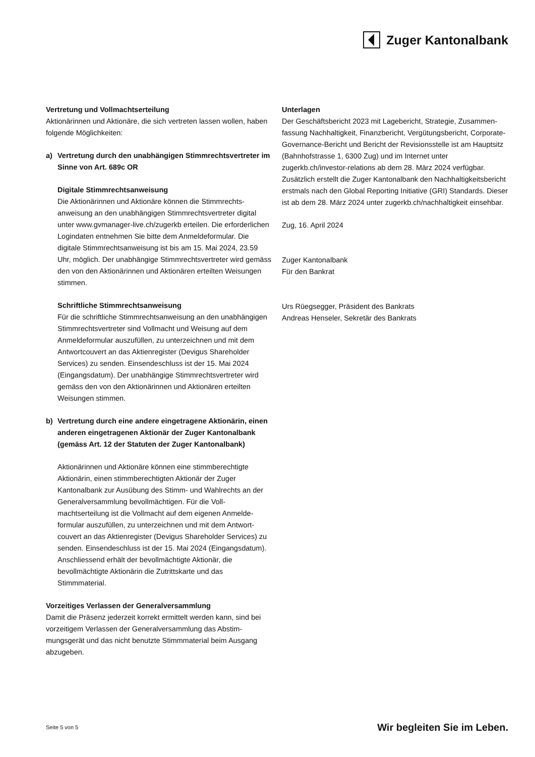Zuger Kantonalbank
Vertretung und Vollmachtserteilung
Aktionärinnen und Aktionäre, die sich vertreten lassen wollen, haben folgende Möglichkeiten:
a) Vertretung durch den unabhängigen Stimmrechtsvertreter im Sinne von Art. 689c OR
Digitale Stimmrechtsanweisung
Die Aktionärinnen und Aktionäre können die Stimmrechts­anweisung an den unabhängigen Stimmrechtsvertreter digital unter www.gvmanager-live.ch/zugerkb erteilen. Die erforder­lichen Logindaten entnehmen Sie bitte dem Anmeldeformular. Die digitale Stimmrechtsanweisung ist bis am 15. Mai 2024, 23.59 Uhr, möglich. Der unabhängige Stimmrechtsvertreter wird gemäss den von den Aktionärinnen und Aktionären erteilten Weisungen stimmen.
Schriftliche Stimmrechtsanweisung
Für die schriftliche Stimmrechtsanweisung an den unab­hängigen Stimmrechtsvertreter sind Vollmacht und Weisung auf dem Anmeldeformular auszufüllen, zu unterzeichnen und mit dem Antwortcouvert an das Aktienregister (Devigus Shareholder Services) zu senden. Einsendeschluss ist der 15. Mai 2024 (Eingangsdatum). Der unabhängige Stimmrechts­vertreter wird gemäss den von den Aktionärinnen und Aktionären erteilten Weisungen stimmen.
b) Vertretung durch eine andere eingetragene Aktionärin, einen anderen eingetragenen Aktionär der Zuger Kantonalbank (gemäss Art. 12 der Statuten der Zuger Kantonalbank)
Aktionärinnen und Aktionäre können eine stimmberechtigte Aktionärin, einen stimmberechtigten Aktionär der Zuger Kantonalbank zur Ausübung des Stimm- und Wahlrechts an der Generalversammlung bevollmächtigen. Für die Voll­machtserteilung ist die Vollmacht auf dem eigenen Anmelde­formular auszufüllen, zu unterzeichnen und mit dem Antwort­couvert an das Aktienregister (Devigus Shareholder Services) zu senden. Einsendeschluss ist der 15. Mai 2024 (Eingangs­datum). Anschliessend erhält der bevollmächtigte Aktionär, die bevollmächtigte Aktionärin die Zutrittskarte und das Stimmmaterial.
Vorzeitiges Verlassen der Generalversammlung
Damit die Präsenz jederzeit korrekt ermittelt werden kann, sind bei vorzeitigem Verlassen der Generalversammlung das Abstim­mungsgerät und das nicht benutzte Stimmmaterial beim Ausgang abzugeben.
Unterlagen
Der Geschäftsbericht 2023 mit Lagebericht, Strategie, Zusammen­fassung Nachhaltigkeit, Finanzbericht, Vergütungsbericht, Corporate-Governance-Bericht und Bericht der Revisionsstelle ist am Hauptsitz (Bahnhofstrasse 1, 6300 Zug) und im Internet unter zugerkb.ch/investor-relations ab dem 28. März 2024 ver­fügbar. Zusätzlich erstellt die Zuger Kantonalbank den Nach­haltigkeitsbericht erstmals nach den Global Reporting Initiative (GRI) Standards. Dieser ist ab dem 28. März 2024 unter zugerkb.ch/nachhaltigkeit einsehbar.
Zug, 16. April 2024
Zuger Kantonalbank
Für den Bankrat
Urs Rüegsegger, Präsident des Bankrats
Andreas Henseler, Sekretär des Bankrats
Seite 5 von 5 Wir begleiten Sie im Leben.